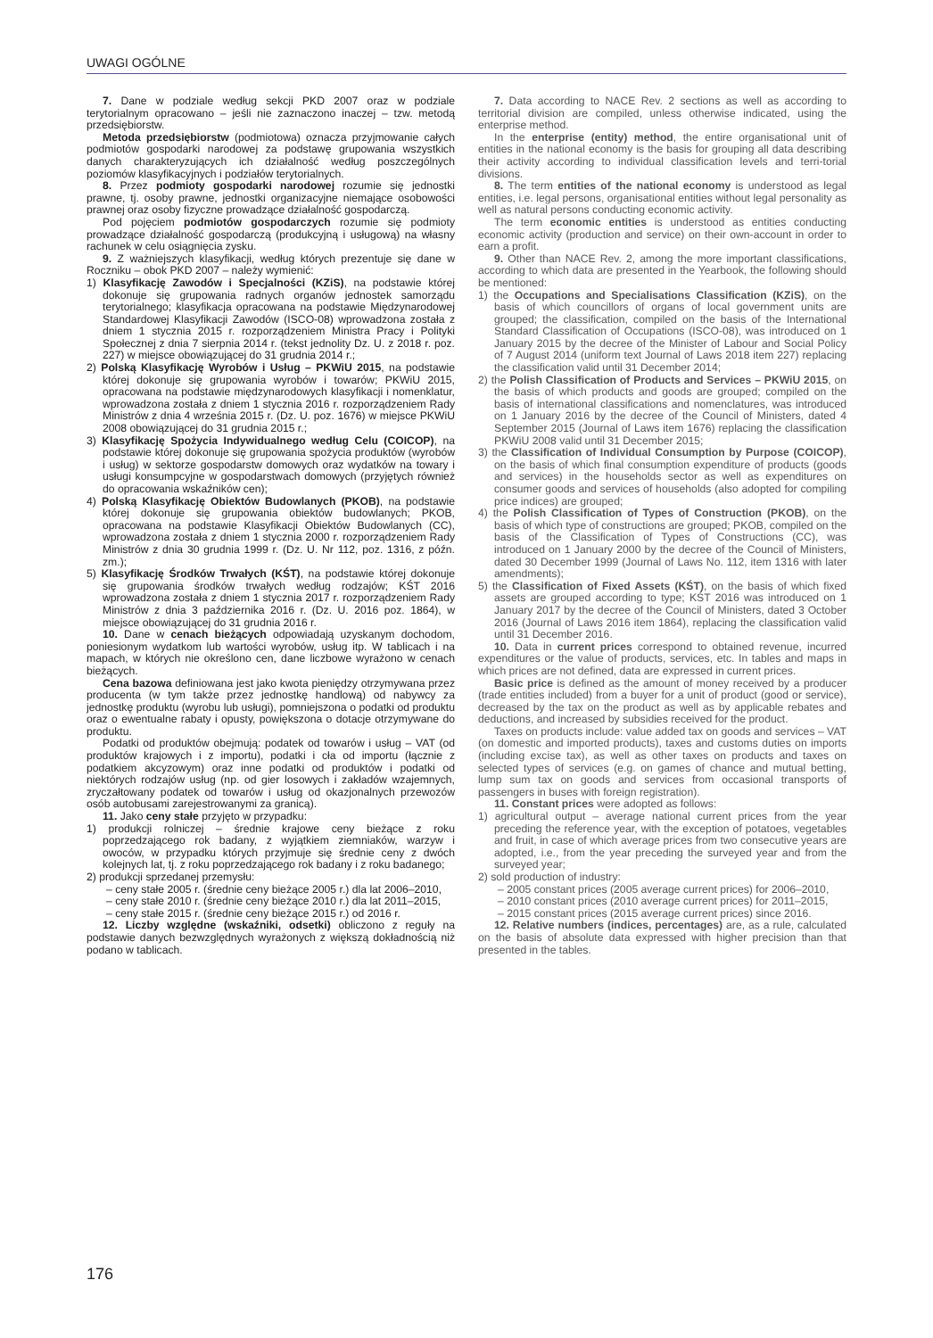UWAGI OGÓLNE
7. Dane w podziale według sekcji PKD 2007 oraz w podziale terytorialnym opracowano – jeśli nie zaznaczono inaczej – tzw. metodą przedsiębiorstw.
Metoda przedsiębiorstw (podmiotowa) oznacza przyjmowanie całych podmiotów gospodarki narodowej za podstawę grupowania wszystkich danych charakteryzujących ich działalność według poszczególnych poziomów klasyfikacyjnych i podziałów terytorialnych.
8. Przez podmioty gospodarki narodowej rozumie się jednostki prawne, tj. osoby prawne, jednostki organizacyjne niemające osobowości prawnej oraz osoby fizyczne prowadzące działalność gospodarczą.
Pod pojęciem podmiotów gospodarczych rozumie się podmioty prowadzące działalność gospodarczą (produkcyjną i usługową) na własny rachunek w celu osiągnięcia zysku.
9. Z ważniejszych klasyfikacji, według których prezentuje się dane w Roczniku – obok PKD 2007 – należy wymienić:
1) Klasyfikację Zawodów i Specjalności (KZiS), na podstawie której dokonuje się grupowania radnych organów jednostek samorządu terytorialnego; klasyfikacja opracowana na podstawie Międzynarodowej Standardowej Klasyfikacji Zawodów (ISCO-08) wprowadzona została z dniem 1 stycznia 2015 r. rozporządzeniem Ministra Pracy i Polityki Społecznej z dnia 7 sierpnia 2014 r. (tekst jednolity Dz. U. z 2018 r. poz. 227) w miejsce obowiązującej do 31 grudnia 2014 r.;
2) Polską Klasyfikację Wyrobów i Usług – PKWiU 2015, na podstawie której dokonuje się grupowania wyrobów i towarów; PKWiU 2015, opracowana na podstawie międzynarodowych klasyfikacji i nomenklatur, wprowadzona została z dniem 1 stycznia 2016 r. rozporządzeniem Rady Ministrów z dnia 4 września 2015 r. (Dz. U. poz. 1676) w miejsce PKWiU 2008 obowiązującej do 31 grudnia 2015 r.;
3) Klasyfikację Spożycia Indywidualnego według Celu (COICOP), na podstawie której dokonuje się grupowania spożycia produktów (wyrobów i usług) w sektorze gospodarstw domowych oraz wydatków na towary i usługi konsumpcyjne w gospodarstwach domowych (przyjętych również do opracowania wskaźników cen);
4) Polską Klasyfikację Obiektów Budowlanych (PKOB), na podstawie której dokonuje się grupowania obiektów budowlanych; PKOB, opracowana na podstawie Klasyfikacji Obiektów Budowlanych (CC), wprowadzona została z dniem 1 stycznia 2000 r. rozporządzeniem Rady Ministrów z dnia 30 grudnia 1999 r. (Dz. U. Nr 112, poz. 1316, z późn. zm.);
5) Klasyfikację Środków Trwałych (KŚT), na podstawie której dokonuje się grupowania środków trwałych według rodzajów; KŚT 2016 wprowadzona została z dniem 1 stycznia 2017 r. rozporządzeniem Rady Ministrów z dnia 3 października 2016 r. (Dz. U. 2016 poz. 1864), w miejsce obowiązującej do 31 grudnia 2016 r.
10. Dane w cenach bieżących odpowiadają uzyskanym dochodom, poniesionym wydatkom lub wartości wyrobów, usług itp. W tablicach i na mapach, w których nie określono cen, dane liczbowe wyrażono w cenach bieżących.
Cena bazowa definiowana jest jako kwota pieniędzy otrzymywana przez producenta (w tym także przez jednostkę handlową) od nabywcy za jednostkę produktu (wyrobu lub usługi), pomniejszona o podatki od produktu oraz o ewentualne rabaty i opusty, powiększona o dotacje otrzymywane do produktu.
Podatki od produktów obejmują: podatek od towarów i usług – VAT (od produktów krajowych i z importu), podatki i cła od importu (łącznie z podatkiem akcyzowym) oraz inne podatki od produktów i podatki od niektórych rodzajów usług (np. od gier losowych i zakładów wzajemnych, zryczałtowany podatek od towarów i usług od okazjonalnych przewozów osób autobusami zarejestrowanymi za granicą).
11. Jako ceny stałe przyjęto w przypadku:
1) produkcji rolniczej – średnie krajowe ceny bieżące z roku poprzedzającego rok badany, z wyjątkiem ziemniaków, warzyw i owoców, w przypadku których przyjmuje się średnie ceny z dwóch kolejnych lat, tj. z roku poprzedzającego rok badany i z roku badanego;
2) produkcji sprzedanej przemysłu:
– ceny stałe 2005 r. (średnie ceny bieżące 2005 r.) dla lat 2006–2010,
– ceny stałe 2010 r. (średnie ceny bieżące 2010 r.) dla lat 2011–2015,
– ceny stałe 2015 r. (średnie ceny bieżące 2015 r.) od 2016 r.
12. Liczby względne (wskaźniki, odsetki) obliczono z reguły na podstawie danych bezwzględnych wyrażonych z większą dokładnością niż podano w tablicach.
7. Data according to NACE Rev. 2 sections as well as according to territorial division are compiled, unless otherwise indicated, using the enterprise method.
In the enterprise (entity) method, the entire organisational unit of entities in the national economy is the basis for grouping all data describing their activity according to individual classification levels and terri-torial divisions.
8. The term entities of the national economy is understood as legal entities, i.e. legal persons, organisational entities without legal personality as well as natural persons conducting economic activity.
The term economic entities is understood as entities conducting economic activity (production and service) on their own-account in order to earn a profit.
9. Other than NACE Rev. 2, among the more important classifications, according to which data are presented in the Yearbook, the following should be mentioned:
1) the Occupations and Specialisations Classification (KZiS), on the basis of which councillors of organs of local government units are grouped; the classification, compiled on the basis of the International Standard Classification of Occupations (ISCO-08), was introduced on 1 January 2015 by the decree of the Minister of Labour and Social Policy of 7 August 2014 (uniform text Journal of Laws 2018 item 227) replacing the classification valid until 31 December 2014;
2) the Polish Classification of Products and Services – PKWiU 2015, on the basis of which products and goods are grouped; compiled on the basis of international classifications and nomenclatures, was introduced on 1 January 2016 by the decree of the Council of Ministers, dated 4 September 2015 (Journal of Laws item 1676) replacing the classification PKWiU 2008 valid until 31 December 2015;
3) the Classification of Individual Consumption by Purpose (COICOP), on the basis of which final consumption expenditure of products (goods and services) in the households sector as well as expenditures on consumer goods and services of households (also adopted for compiling price indices) are grouped;
4) the Polish Classification of Types of Construction (PKOB), on the basis of which type of constructions are grouped; PKOB, compiled on the basis of the Classification of Types of Constructions (CC), was introduced on 1 January 2000 by the decree of the Council of Ministers, dated 30 December 1999 (Journal of Laws No. 112, item 1316 with later amendments);
5) the Classification of Fixed Assets (KŚT), on the basis of which fixed assets are grouped according to type; KŚT 2016 was introduced on 1 January 2017 by the decree of the Council of Ministers, dated 3 October 2016 (Journal of Laws 2016 item 1864), replacing the classification valid until 31 December 2016.
10. Data in current prices correspond to obtained revenue, incurred expenditures or the value of products, services, etc. In tables and maps in which prices are not defined, data are expressed in current prices.
Basic price is defined as the amount of money received by a producer (trade entities included) from a buyer for a unit of product (good or service), decreased by the tax on the product as well as by applicable rebates and deductions, and increased by subsidies received for the product.
Taxes on products include: value added tax on goods and services – VAT (on domestic and imported products), taxes and customs duties on imports (including excise tax), as well as other taxes on products and taxes on selected types of services (e.g. on games of chance and mutual betting, lump sum tax on goods and services from occasional transports of passengers in buses with foreign registration).
11. Constant prices were adopted as follows:
1) agricultural output – average national current prices from the year preceding the reference year, with the exception of potatoes, vegetables and fruit, in case of which average prices from two consecutive years are adopted, i.e., from the year preceding the surveyed year and from the surveyed year;
2) sold production of industry:
– 2005 constant prices (2005 average current prices) for 2006–2010,
– 2010 constant prices (2010 average current prices) for 2011–2015,
– 2015 constant prices (2015 average current prices) since 2016.
12. Relative numbers (indices, percentages) are, as a rule, calculated on the basis of absolute data expressed with higher precision than that presented in the tables.
176